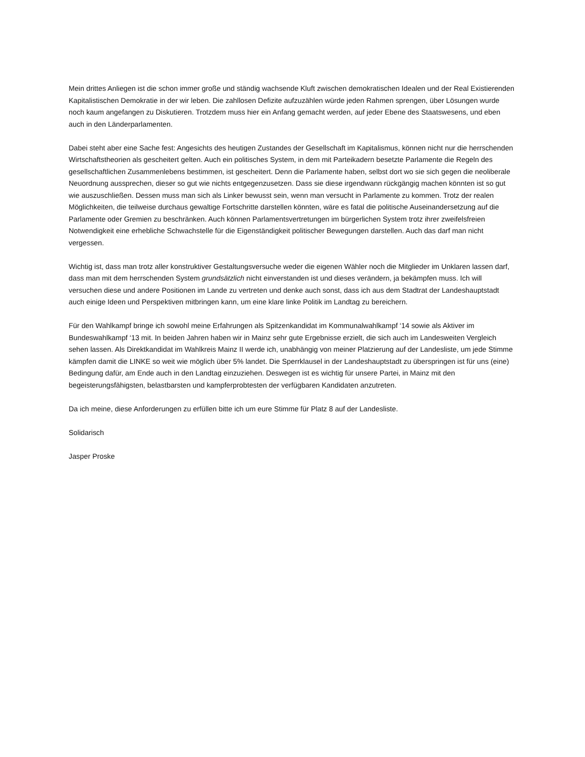Mein drittes Anliegen ist die schon immer große und ständig wachsende Kluft zwischen demokratischen Idealen und der Real Existierenden Kapitalistischen Demokratie in der wir leben. Die zahllosen Defizite aufzuzählen würde jeden Rahmen sprengen, über Lösungen wurde noch kaum angefangen zu Diskutieren. Trotzdem muss hier ein Anfang gemacht werden, auf jeder Ebene des Staatswesens, und eben auch in den Länderparlamenten.
Dabei steht aber eine Sache fest: Angesichts des heutigen Zustandes der Gesellschaft im Kapitalismus, können nicht nur die herrschenden Wirtschaftstheorien als gescheitert gelten. Auch ein politisches System, in dem mit Parteikadern besetzte Parlamente die Regeln des gesellschaftlichen Zusammenlebens bestimmen, ist gescheitert. Denn die Parlamente haben, selbst dort wo sie sich gegen die neoliberale Neuordnung aussprechen, dieser so gut wie nichts entgegenzusetzen. Dass sie diese irgendwann rückgängig machen könnten ist so gut wie auszuschließen. Dessen muss man sich als Linker bewusst sein, wenn man versucht in Parlamente zu kommen. Trotz der realen Möglichkeiten, die teilweise durchaus gewaltige Fortschritte darstellen könnten, wäre es fatal die politische Auseinandersetzung auf die Parlamente oder Gremien zu beschränken. Auch können Parlamentsvertretungen im bürgerlichen System trotz ihrer zweifelsfreien Notwendigkeit eine erhebliche Schwachstelle für die Eigenständigkeit politischer Bewegungen darstellen. Auch das darf man nicht vergessen.
Wichtig ist, dass man trotz aller konstruktiver Gestaltungsversuche weder die eigenen Wähler noch die Mitglieder im Unklaren lassen darf, dass man mit dem herrschenden System grundsätzlich nicht einverstanden ist und dieses verändern, ja bekämpfen muss. Ich will versuchen diese und andere Positionen im Lande zu vertreten und denke auch sonst, dass ich aus dem Stadtrat der Landeshauptstadt auch einige Ideen und Perspektiven mitbringen kann, um eine klare linke Politik im Landtag zu bereichern.
Für den Wahlkampf bringe ich sowohl meine Erfahrungen als Spitzenkandidat im Kommunalwahlkampf ‘14 sowie als Aktiver im Bundeswahlkampf ‘13 mit. In beiden Jahren haben wir in Mainz sehr gute Ergebnisse erzielt, die sich auch im Landesweiten Vergleich sehen lassen. Als Direktkandidat im Wahlkreis Mainz II werde ich, unabhängig von meiner Platzierung auf der Landesliste, um jede Stimme kämpfen damit die LINKE so weit wie möglich über 5% landet. Die Sperrklausel in der Landeshauptstadt zu überspringen ist für uns (eine) Bedingung dafür, am Ende auch in den Landtag einzuziehen. Deswegen ist es wichtig für unsere Partei, in Mainz mit den begeisterungsfähigsten, belastbarsten und kampferprobtesten der verfügbaren Kandidaten anzutreten.
Da ich meine, diese Anforderungen zu erfüllen bitte ich um eure Stimme für Platz 8 auf der Landesliste.
Solidarisch
Jasper Proske